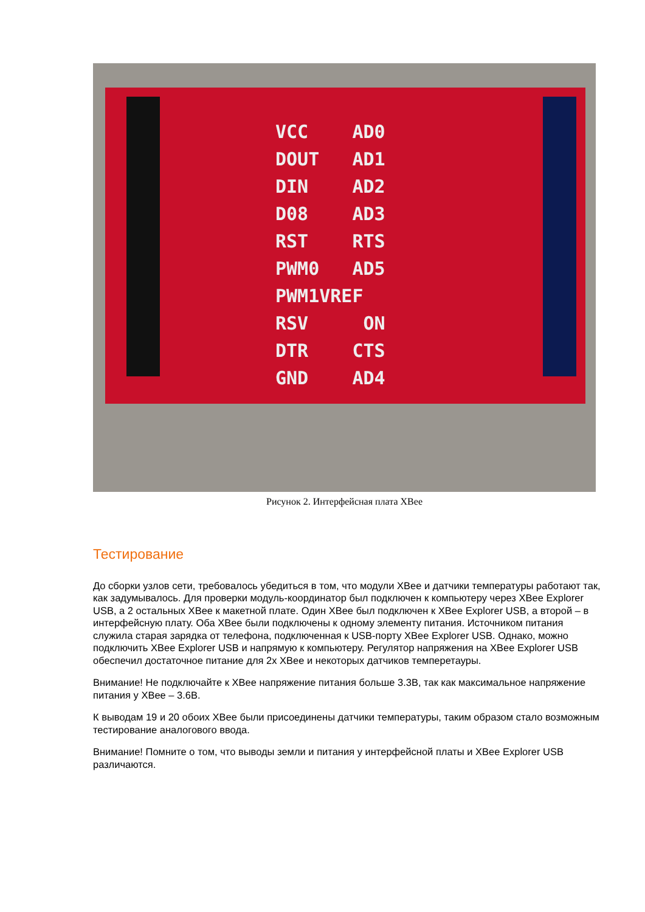VCC AD0
DOUT AD1
DIN AD2
D08 AD3
RST RTS
PWM0 AD5
PWM1VREF
RSV ON
DTR CTS
GND AD4
Рисунок 2. Интерфейсная плата XBee
Тестирование
До сборки узлов сети, требовалось убедиться в том, что модули XBee и датчики температуры работают так, как задумывалось. Для проверки модуль-координатор был подключен к компьютеру через XBee Explorer USB, а 2 остальных XBee к макетной плате. Один XBee был подключен к XBee Explorer USB, а второй – в интерфейсную плату. Оба XBee были подключены к одному элементу питания. Источником питания служила старая зарядка от телефона, подключенная к USB-порту XBee Explorer USB. Однако, можно подключить XBee Explorer USB и напрямую к компьютеру. Регулятор напряжения на XBee Explorer USB обеспечил достаточное питание для 2х XBee и некоторых датчиков темперетауры.
Внимание! Не подключайте к XBee напряжение питания больше 3.3В, так как максимальное напряжение питания у XBee – 3.6В.
К выводам 19 и 20 обоих XBee были присоединены датчики температуры, таким образом стало возможным тестирование аналогового ввода.
Внимание! Помните о том, что выводы земли и питания у интерфейсной платы и XBee Explorer USB различаются.